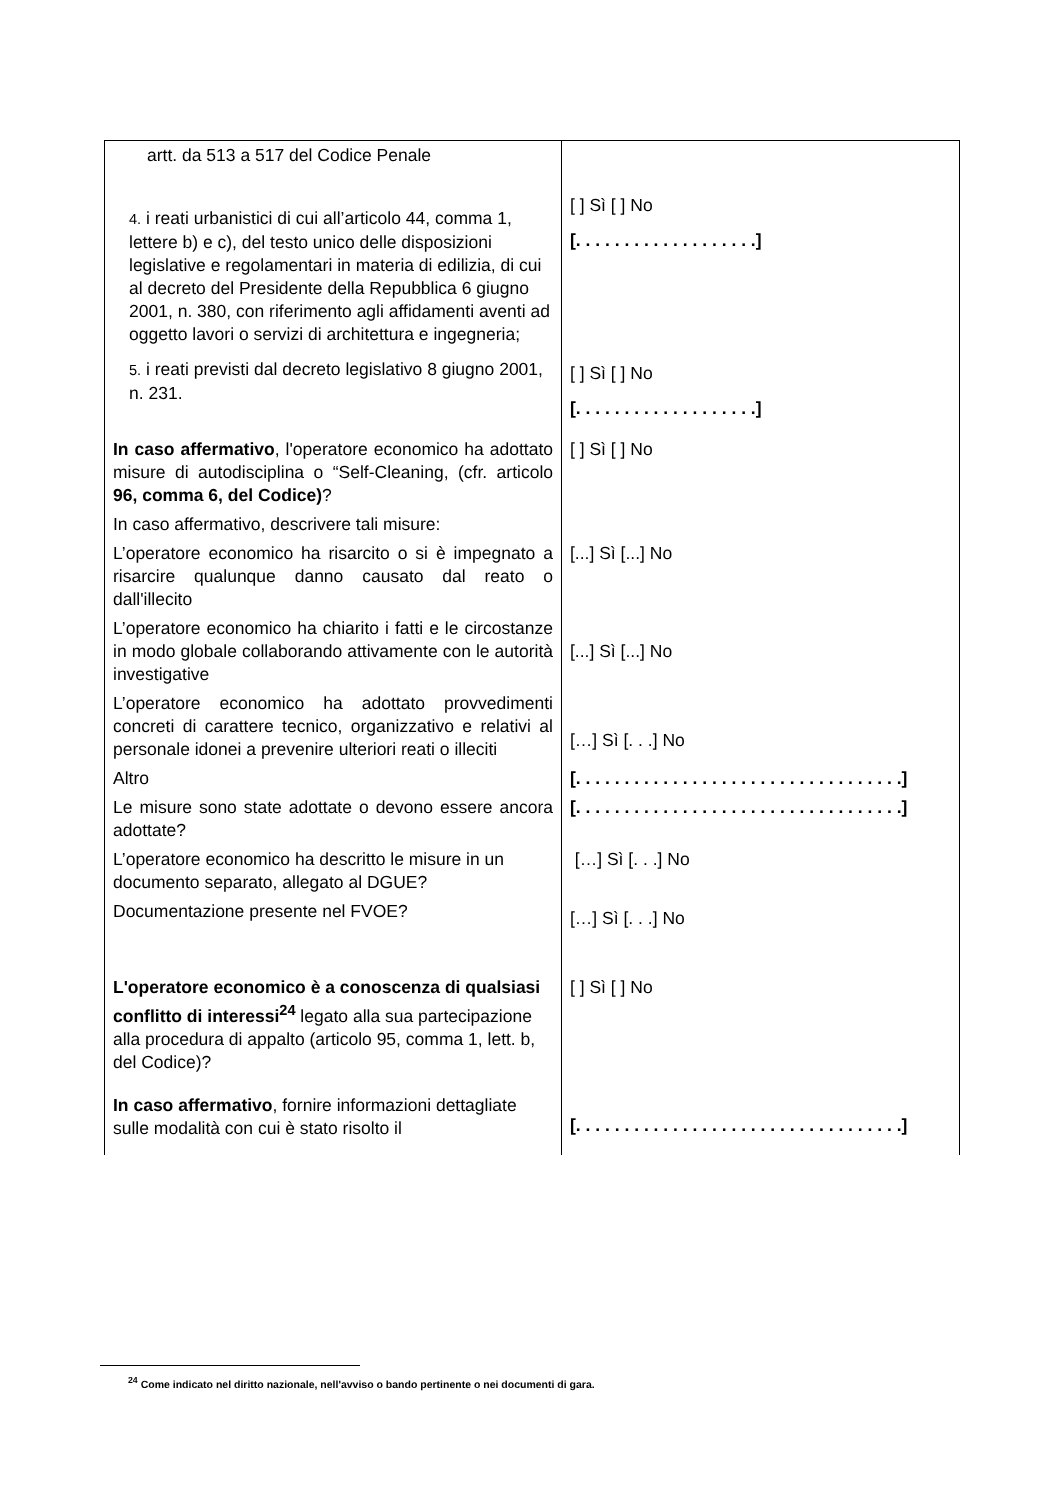| artt. da 513 a 517 del Codice Penale 4. i reati urbanistici di cui all’articolo 44, comma 1, lettere b) e c), del testo unico delle disposizioni legislative e regolamentari in materia di edilizia, di cui al decreto del Presidente della Repubblica 6 giugno 2001, n. 380, con riferimento agli affidamenti aventi ad oggetto lavori o servizi di architettura e ingegneria; 5. i reati previsti dal decreto legislativo 8 giugno 2001, n. 231. | [ ] Sì [ ] No [. . . . . . . . . . . . . . . . . . .] [ ] Sì [ ] No [. . . . . . . . . . . . . . . . . . .] |
| In caso affermativo , l'operatore economico ha adottato misure di autodisciplina o “Self-Cleaning, (cfr. articolo 96, comma 6, del Codice) ? | [ ] Sì [ ] No |
| In caso affermativo, descrivere tali misure: | |
| L’operatore economico ha risarcito o si è impegnato a risarcire qualunque danno causato dal reato o dall'illecito | [...] Sì [...] No |
| L’operatore economico ha chiarito i fatti e le circostanze in modo globale collaborando attivamente con le autorità investigative | [...] Sì [...] No |
| L’operatore economico ha adottato provvedimenti concreti di carattere tecnico, organizzativo e relativi al personale idonei a prevenire ulteriori reati o illeciti | […] Sì [. . .] No |
| Altro | [. . . . . . . . . . . . . . . . . . . . . . . . . . . . . . . . . .] |
| Le misure sono state adottate o devono essere ancora adottate? | [. . . . . . . . . . . . . . . . . . . . . . . . . . . . . . . . . .] |
| L’operatore economico ha descritto le misure in un documento separato, allegato al DGUE? | […] Sì [. . .] No |
| Documentazione presente nel FVOE? | […] Sì [. . .] No |
| L'operatore economico è a conoscenza di qualsiasi conflitto di interessi<sup>24</sup> legato alla sua partecipazione alla procedura di appalto (articolo 95, comma 1, lett. b, del Codice)? In caso affermativo , fornire informazioni dettagliate sulle modalità con cui è stato risolto il | [ ] Sì [ ] No [. . . . . . . . . . . . . . . . . . . . . . . . . . . . . . . . . .] |
<sup>24</sup> Come indicato nel diritto nazionale, nell'avviso o bando pertinente o nei documenti di gara.